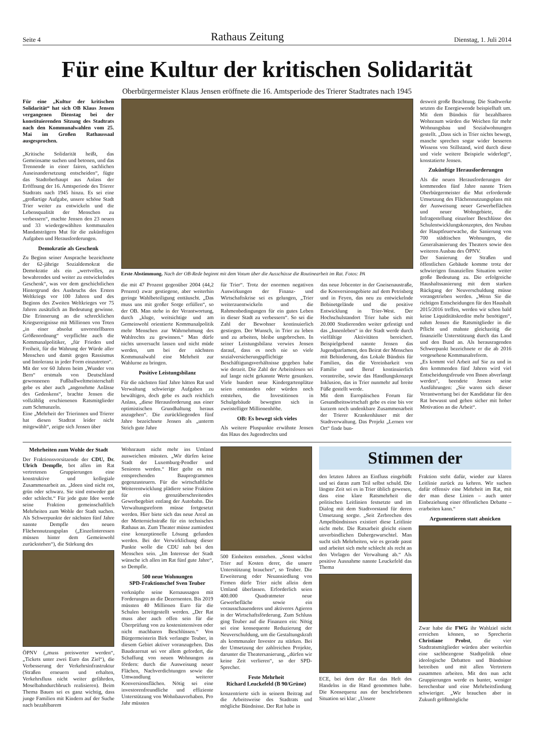Seite 4 Rathaus Zeitung Dienstag, 1. Juli 2014
Für eine Kultur der kritischen Solidarität
Oberbürgermeister Klaus Jensen eröffnete die 16. Amtsperiode des Trierer Stadtrates nach 1945
Für eine „Kultur der kritischen Solidarität“ hat sich OB Klaus Jensen vergangenen Dienstag bei der konstituierenden Sitzung des Stadtrats nach den Kommunalwahlen vom 25. Mai im Großen Rathaussaal ausgesprochen.
„Kritische Solidarität heißt, das Gemeinsame suchen und betonen, und das Trennende in einer fairen, sachlichen Auseinandersetzung entscheiden“, fügte das Stadtoberhaupt aus Anlass der Eröffnung der 16. Amtsperiode des Trierer Stadtrats nach 1945 hinzu. Es sei eine „großartige Aufgabe, unsere schöne Stadt Trier weiter zu entwickeln und die Lebensqualität der Menschen zu verbessern“, machte Jensen den 23 neuen und 33 wiedergewählten kommunalen Mandatsträgern Mut für die zukünftigen Aufgaben und Herausforderungen.
Demokratie als Geschenk
Zu Beginn seiner Ansprache bezeichnete der 62-jährige Sozialdemokrat die Demokratie als ein „wertvolles, zu bewahrendes und weiter zu entwickelndes Geschenk“, was vor dem geschichtlichen Hintergrund des Ausbruchs des Ersten Weltkriegs vor 100 Jahren und des Beginns des Zweiten Weltkrieges vor 75 Jahren zusätzlich an Bedeutung gewinne. Die Erinnerung an die schrecklichen Kriegsereignisse mit Millionen von Toten „in einer absolut unvorstellbaren Größenordnung“ verpflichte auch die Kommunalpolitiker, „für Frieden und Freiheit, für die Wahrung der Würde aller Menschen und damit gegen Rassismus und Intoleranz in jeder Form einzutreten“.
Mit der vor 60 Jahren beim „Wunder von Bern“ erstmals von Deutschland gewonnenen Fußballweltmeisterschaft gebe es aber auch „angenehme Anlässe des Gedenkens“, brachte Jensen die vollzählig erschienenen Ratsmitglieder zum Schmunzeln.
Eine „Mehrheit der Trierinnen und Trierer hat diesen Stadtrat leider nicht mitgewählt“, zeigte sich Jensen über
Erste Abstimmung. Nach der OB-Rede beginnt mit dem Votum über die Ausschüsse die Routinearbeit im Rat. Fotos: PA
die mit 47 Prozent gegenüber 2004 (44,2 Prozent) zwar gestiegene, aber weiterhin geringe Wahlbeteiligung enttäuscht. „Das muss uns mit großer Sorge erfüllen“, so der OB. Man stehe in der Verantwortung, durch „kluge, weitsichtige und am Gemeinwohl orientierte Kommunalpolitik mehr Menschen zur Wahrnehmung des Wahlrechts zu gewinnen.“ Man dürfe nichts unversucht lassen und nicht müde werden, um bei der nächsten Kommunalwahl eine Mehrheit zur Wahlurne zu bringen.
Positive Leistungsbilanz
Für die nächsten fünf Jahre hätten Rat und Verwaltung schwierige Aufgaben zu bewältigen, doch gebe es auch reichlich Anlass, „diese Herausforderung aus einer optimistischen Grundhaltung heraus anzugehen“. Die zurückliegenden fünf Jahre bezeichnete Jensen als „unterm Strich gute Jahre
für Trier“. Trotz der enormen negativen Auswirkungen der Finanz- und Wirtschaftskrise sei es gelungen, „Trier weiterzuentwickeln und die Rahmenbedingungen für ein gutes Leben in dieser Stadt zu verbessern“. So sei die Zahl der Bewohner kontinuierlich gestiegen. Der Wunsch, in Trier zu leben und zu arbeiten, bleibe ungebrochen. In seiner Leistungsbilanz verwies Jensen darauf, dass es noch nie so viele sozialversicherungspflichtige Beschäftigungsverhältnisse gegeben habe wie derzeit. Die Zahl der Arbeitslosen sei auf lange nicht gekannte Werte gesunken. Viele hundert neue Kindergartenplätze seien entstanden oder würden noch entstehen, die Investitionen in Schulgebäude bewegten sich in zweistelliger Millionenhöhe.
OB: Es bewegt sich vieles
Als weitere Pluspunkte erwähnte Jensen das Haus des Jugendrechts und
das neue Jobcenter in der Gneisenaustraße, die Konversionsgebiete auf dem Petrisberg und in Feyen, das neu zu entwickelnde Bobinetgelände und die positive Entwicklung in Trier-West. Der Hochschulstandort Trier habe sich mit 20.000 Studierenden weiter gefestigt und das „Innenleben“ in der Stadt werde durch vielfältige Aktivitäten bereichert. Beispielgebend nannte Jensen das Jugendparlament, den Beirat der Menschen mit Behinderung, das Lokale Bündnis für Familien, das die Vereinbarkeit von Familie und Beruf kontinuierlich vorantreibe, sowie das Handlungskonzept Inklusion, das in Trier nunmehr auf breite Füße gestellt werde.
Mit dem Europäischen Forum für Gesundheitswirtschaft gebe es eine bis vor kurzem noch undenkbare Zusammenarbeit der Trierer Krankenhäuser mit der Stadtverwaltung. Das Projekt „Lernen vor Ort“ finde bun-
desweit große Beachtung. Die Stadtwerke setzten die Energiewende beispielhaft um. Mit dem Bündnis für bezahlbaren Wohnraum würden die Weichen für mehr Wohnungsbau und Sozialwohnungen gestellt. „Dass sich in Trier nichts bewegt, manche sprechen sogar wider besseren Wissens von Stillstand, wird durch diese und viele weitere Beispiele widerlegt“, konstatierte Jensen.
Zukünftige Herausforderungen
Als die neuen Herausforderungen der kommenden fünf Jahre nannte Triers Oberbürgermeister die Mut erfordernde Umsetzung des Flächennutzungsplans mit der Ausweisung neuer Gewerbeflächen und neuer Wohngebiete, die Infragestellung einzelner Beschlüsse des Schulentwicklungskonzeptes, den Neubau der Hauptfeuerwache, die Sanierung von 700 städtischen Wohnungen, die Generalsanierung des Theaters sowie den weiteren Ausbau des ÖPNV.
Der Sanierung der Straßen und öffentlichen Gebäude komme trotz der schwierigen finanziellen Situation weiter große Bedeutung zu. Die erfolgreiche Haushaltssanierung mit dem starken Rückgang der Neuverschuldung müsse vorangetrieben werden. „Wenn Sie die richtigen Entscheidungen für den Haushalt 2015/2016 treffen, werden wir schon bald keine Liquiditätskredite mehr benötigen“, nahm Jensen die Ratsmitglieder in die Pflicht und mahnte gleichzeitig die finanzielle Unterstützung durch das Land und den Bund an. Als herausragenden Schwerpunkt bezeichnete er die ab 2016 vorgesehene Kommunalreform.
„Es kommt viel Arbeit auf Sie zu und in den kommenden fünf Jahren wird viel Entscheidungsfreude von Ihnen abverlangt werden“, beendete Jensen seine Ausführungen: „Sie waren sich dieser Verantwortung bei der Kandidatur für den Rat bewusst und gehen sicher mit hoher Motivation an die Arbeit“.
Mehrheiten zum Wohle der Stadt
Der Fraktionsvorsitzende der CDU, Dr. Ulrich Dempfle, bot allen im Rat vertretenen Gruppierungen eine konstruktive und kollegiale Zusammenarbeit an. „Ideen sind nicht rot, grün oder schwarz. Sie sind entweder gut oder schlecht.“ Für jede gute Idee werde seine Fraktion gemeinschaftlich Mehrheiten zum Wohle der Stadt suchen. Als Schwerpunkte der nächsten fünf Jahre nannte Dempfle den neuen Flächennutzungsplan („Einzelinteressen müssen hinter dem Gemeinwohl zurückstehen“), die Stärkung des
ÖPNV („muss preiswerter werden“, „Tickets unter zwei Euro das Ziel“), die Verbesserung der Verkehrsinfrastruktur (Straßen erneuern und erhalten, Verkehrsfluss nicht weiter gefährden, Moselbahndurchbruch realisieren). Beim Thema Bauen sei es ganz wichtig, dass junge Familien mit Kindern auf der Suche nach bezahlbarem
Wohnraum nicht mehr ins Umland ausweichen müssten. „Wir dürfen keine Stadt der Luxemburg-Pendler und Senioren werden.“ Hier gelte es mit entsprechenden Bauprogrammen gegenzusteuern. Für die wirtschaftliche Weiterentwicklung plädiere seine Fraktion für ein grenzüberschreitendes Gewerbegebiet entlang der Autobahn. Die Verwaltungsreform müsse fortgesetzt werden. Hier biete sich das neue Areal an der Metternichstraße für ein technisches Rathaus an. Zum Theater müsse zumindest eine konzeptionelle Lösung gefunden werden. Bei der Verwirklichung dieser Punkte wolle die CDU nah bei den Menschen sein. „Im Interesse der Stadt wünsche ich allen im Rat fünf gute Jahre“, so Dempfle.
500 neue Wohnungen
SPD-Fraktionschef Sven Teuber
verknüpfte seine Kernaussagen mit Forderungen an die Dezernenten. Bis 2019 müssten 40 Millionen Euro für die Schulen bereitgestellt werden. „Der Rat muss aber auch offen sein für die Überprüfung von zu kostenintensiven oder nicht machbaren Beschlüssen.“ Von Bürgermeisterin Birk verlangte Teuber, in diesem Gebiet aktiver voranzugehen. Das Baudezernat sei vor allem gefordert, die Schaffung von neuen Wohnungen zu fördern: durch die Ausweisung neuer Flächen, Nachverdichtungen sowie die Umwandlung weiterer Konversionsflächen. Nötig sei eine investorenfreundliche und effiziente Unterstützung von Wohnbauvorhaben. Pro Jahr müssten
500 Einheiten entstehen. „Sonst wächst Trier auf Kosten derer, die unsere Unterstützung brauchen“, so Teuber. Die Erweiterung oder Neuansiedlung von Firmen dürfe Trier nicht allein dem Umland überlassen. Erforderlich seien 400.000 Quadratmeter neue Gewerbefläche sowie ein vorausschauenderes und aktiveres Agieren in der Wirtschaftsförderung. Zum Schluss ging Teuber auf die Finanzen ein: Nötig sei eine konsequente Reduzierung der Neuverschuldung, um die Gestaltungskraft als kommunaler Investor zu stärken. Bei der Umsetzung der zahlreichen Projekte, darunter die Theatersanierung, „dürfen wir keine Zeit verlieren“, so der SPD-Sprecher.
Feste Mehrheit
Richard Leuckefeld (B 90/Grüne)
konzentrierte sich in seinem Beitrag auf die Arbeitsweise des Stadtrats und mögliche Bündnisse. Der Rat habe in
Stimmen der
den letzten Jahren an Einfluss eingebüßt und sei daran zum Teil selbst schuld. Die längste Zeit sei es in Trier üblich gewesen, dass eine klare Ratsmehrheit die politischen Leitlinien festsetzte und im Dialog mit dem Stadtvorstand für deren Umsetzung sorgte. „Seit Zerbrechen des Ampelbündnisses existiert diese Leitlinie nicht mehr. Die Ratsarbeit gleicht einem unverbindlichen Dahergewurschtel. Man sucht sich Mehrheiten, wie es gerade passt und arbeitet sich mehr schlecht als recht an den Vorlagen der Verwaltung ab.“ Als positive Ausnahme nannte Leuckefeld das Thema
ECE, bei dem der Rat das Heft des Handelns in die Hand genommen habe. Die Konsequenz aus der beschriebenen Situation sei klar: „Unsere
Fraktion steht dafür, wieder zur klaren Leitlinie zurück zu kehren. Wir suchen dafür offensiv eine Mehrheit im Rat, mit der man diese Linien – auch unter Einbeziehung einer öffentlichen Debatte – erarbeiten kann.“
Argumentieren statt abnicken
Zwar habe die FWG ihr Wahlziel nicht erreichen können, so Sprecherin Christiane Probst, die vier Stadtratsmitglieder würden aber weiterhin eine sachbezogene Stadtpolitik ohne ideologische Debatten und Bündnisse betreiben und mit allen Vertretern zusammen arbeiten. Mit den nun acht Gruppierungen werde es bunter, weniger berechenbar und eine Mehrheitsfindung schwieriger. „Wir brauchen aber in Zukunft größtmögliche